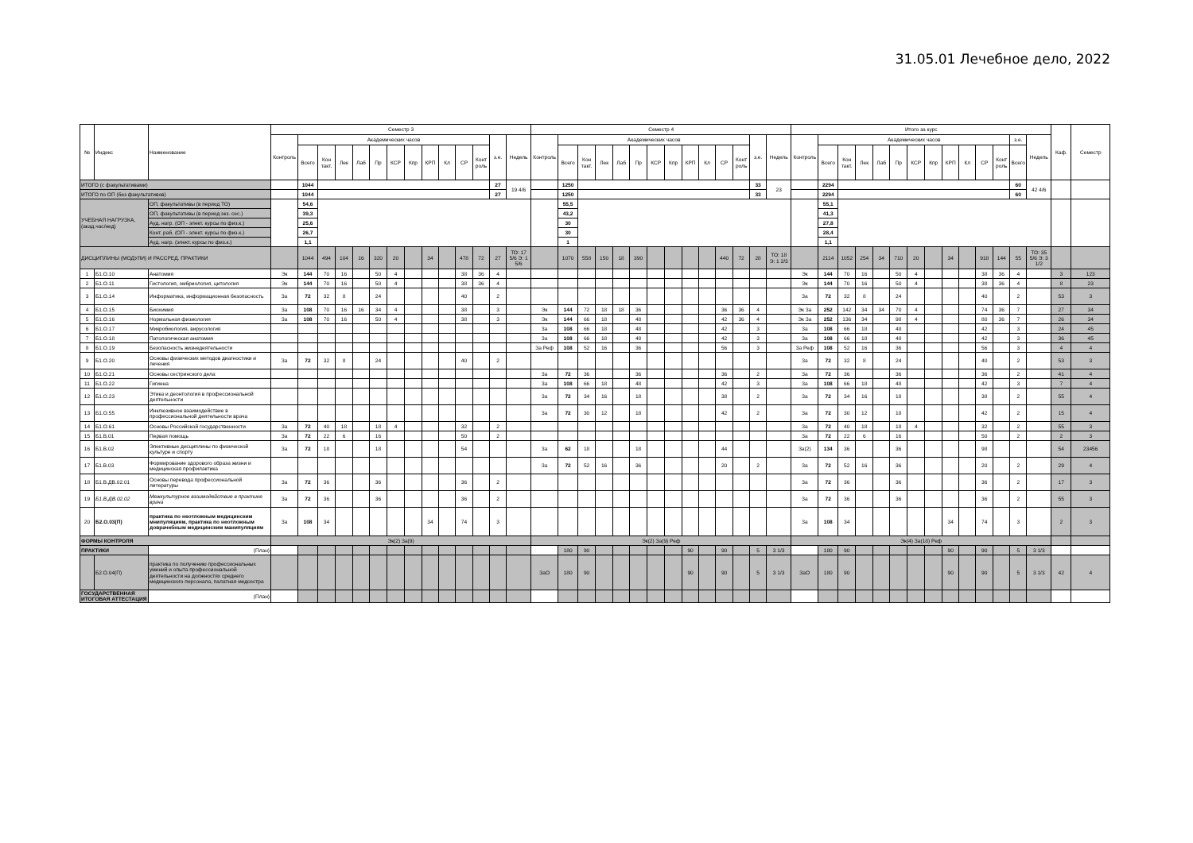31.05.01 Лечебное дело, 2022
| № | Индекс | Наименование | Семестр 3 | | | | | | | | | | | | | | Семестр 4 | | | | | | | | | | | | | | Итого за курс | | | | | | | | | | | | | | Каф. | Семестр |
| --- | --- | --- | --- | --- | --- | --- | --- | --- | --- | --- | --- | --- | --- | --- | --- | --- | --- | --- | --- | --- | --- | --- | --- | --- | --- | --- | --- | --- | --- | --- | --- | --- | --- | --- | --- | --- | --- | --- | --- | --- | --- | --- | --- | --- | --- | --- |
| | | | Контроль | Академических часов | | | | | | | | | | | з.е. | Недель | Контроль | Академических часов | | | | | | | | | | | з.е. | Недель | Контроль | Академических часов | | | | | | | | | | | з.е. | Недель | | |
| | | | | Всего | Кон такт. | Лек | Лаб | Пр | КСР | Кпр | КРП | Кл | СР | Конт роль | | | | Всего | Кон такт. | Лек | Лаб | Пр | КСР | Кпр | КРП | Кл | СР | Конт роль | | | | Всего | Кон такт. | Лек | Лаб | Пр | КСР | Кпр | КРП | Кл | СР | Конт роль | Всего | | | |
| ИТОГО (с факультативами) | | | | 1044 | | | | | | | | | | | 27 | 19 4/6 | | 1250 | | | | | | | | | | | 33 | 23 | | 2294 | | | | | | | | | | | 60 | 42 4/6 | | |
| ИТОГО по ОП (без факультативов) | | | | 1044 | | | | | | | | | | | 27 | | | 1250 | | | | | | | | | | | 33 | | | 2294 | | | | | | | | | | | 60 | | | |
| УЧЕБНАЯ НАГРУЗКА, (акад.час/нед) | | ОП, факультативы (в период ТО) | | 54,6 | | | | | | | | | | | | | | 55,5 | | | | | | | | | | | | | | 55,1 | | | | | | | | | | | | | | |
| | | ОП, факультативы (в период экз. сес.) | | 39,3 | | | | | | | | | | | | | | 43,2 | | | | | | | | | | | | | | 41,3 | | | | | | | | | | | | | | |
| | | Ауд. нагр. (ОП - элект. курсы по физ.к.) | | 25,6 | | | | | | | | | | | | | | 30 | | | | | | | | | | | | | | 27,8 | | | | | | | | | | | | | | |
| | | Конт. раб. (ОП - элект. курсы по физ.к.) | | 26,7 | | | | | | | | | | | | | | 30 | | | | | | | | | | | | | | 28,4 | | | | | | | | | | | | | | |
| | | Ауд. нагр. (элект. курсы по физ.к.) | | 1,1 | | | | | | | | | | | | | | 1 | | | | | | | | | | | | | | 1,1 | | | | | | | | | | | | | | |
| ДИСЦИПЛИНЫ (МОДУЛИ) И РАССРЕД. ПРАКТИКИ | | | | 1044 | 494 | 104 | 16 | 320 | 20 | | 34 | | 478 | 72 | 27 | ТО: 17 5/6 Э: 1 5/6 | | 1070 | 558 | 150 | 18 | 390 | | | | | 440 | 72 | 28 | ТО: 18 Э: 1 2/3 | | 2114 | 1052 | 254 | 34 | 710 | 20 | | 34 | | 918 | 144 | 55 | ТО: 35 5/6 Э: 3 1/2 | | |
| 1 | Б1.О.10 | Анатомия | Эк | 144 | 70 | 16 | | 50 | 4 | | | | 38 | 36 | 4 | | | | | | | | | | | | | | | | Эк | 144 | 70 | 16 | | 50 | 4 | | | | 38 | 36 | 4 | | 3 | 123 |
| 2 | Б1.О.11 | Гистология, эмбриология, цитология | Эк | 144 | 70 | 16 | | 50 | 4 | | | | 38 | 36 | 4 | | | | | | | | | | | | | | | | Эк | 144 | 70 | 16 | | 50 | 4 | | | | 38 | 36 | 4 | | 8 | 23 |
| 3 | Б1.О.14 | Информатика, информационная безопасность | За | 72 | 32 | 8 | | 24 | | | | | 40 | | 2 | | | | | | | | | | | | | | | | За | 72 | 32 | 8 | | 24 | | | | | 40 | | 2 | | 53 | 3 |
| 4 | Б1.О.15 | Биохимия | За | 108 | 70 | 16 | 16 | 34 | 4 | | | | 38 | | 3 | | Эк | 144 | 72 | 18 | 18 | 36 | | | | | 36 | 36 | 4 | | Эк За | 252 | 142 | 34 | 34 | 70 | 4 | | | | 74 | 36 | 7 | | 27 | 34 |
| 5 | Б1.О.16 | Нормальная физиология | За | 108 | 70 | 16 | | 50 | 4 | | | | 38 | | 3 | | Эк | 144 | 66 | 18 | | 48 | | | | | 42 | 36 | 4 | | Эк За | 252 | 136 | 34 | | 98 | 4 | | | | 80 | 36 | 7 | | 26 | 34 |
| 6 | Б1.О.17 | Микробиология, вирусология | | | | | | | | | | | | | | | За | 108 | 66 | 18 | | 48 | | | | | 42 | | 3 | | За | 108 | 66 | 18 | | 48 | | | | | 42 | | 3 | | 24 | 45 |
| 7 | Б1.О.18 | Патологическая анатомия | | | | | | | | | | | | | | | За | 108 | 66 | 18 | | 48 | | | | | 42 | | 3 | | За | 108 | 66 | 18 | | 48 | | | | | 42 | | 3 | | 36 | 45 |
| 8 | Б1.О.19 | Безопасность жизнедеятельности | | | | | | | | | | | | | | | За Реф | 108 | 52 | 16 | | 36 | | | | | 56 | | 3 | | За Реф | 108 | 52 | 16 | | 36 | | | | | 56 | | 3 | | 4 | 4 |
| 9 | Б1.О.20 | Основы физических методов диагностики и лечения | За | 72 | 32 | 8 | | 24 | | | | | 40 | | 2 | | | | | | | | | | | | | | | | За | 72 | 32 | 8 | | 24 | | | | | 40 | | 2 | | 53 | 3 |
| 10 | Б1.О.21 | Основы сестринского дела | | | | | | | | | | | | | | | За | 72 | 36 | | | 36 | | | | | 36 | | 2 | | За | 72 | 36 | | | 36 | | | | | 36 | | 2 | | 41 | 4 |
| 11 | Б1.О.22 | Гигиена | | | | | | | | | | | | | | | За | 108 | 66 | 18 | | 48 | | | | | 42 | | 3 | | За | 108 | 66 | 18 | | 48 | | | | | 42 | | 3 | | 7 | 4 |
| 12 | Б1.О.23 | Этика и деонтология в профессиональной деятельности | | | | | | | | | | | | | | | За | 72 | 34 | 16 | | 18 | | | | | 38 | | 2 | | За | 72 | 34 | 16 | | 18 | | | | | 38 | | 2 | | 55 | 4 |
| 13 | Б1.О.55 | Инклюзивное взаимодействие в профессиональной деятельности врача | | | | | | | | | | | | | | | За | 72 | 30 | 12 | | 18 | | | | | 42 | | 2 | | За | 72 | 30 | 12 | | 18 | | | | | 42 | | 2 | | 15 | 4 |
| 14 | Б1.О.61 | Основы Российской государственности | За | 72 | 40 | 18 | | 18 | 4 | | | | 32 | | 2 | | | | | | | | | | | | | | | | За | 72 | 40 | 18 | | 18 | 4 | | | | 32 | | 2 | | 55 | 3 |
| 15 | Б1.В.01 | Первая помощь | За | 72 | 22 | 6 | | 16 | | | | | 50 | | 2 | | | | | | | | | | | | | | | | За | 72 | 22 | 6 | | 16 | | | | | 50 | | 2 | | 2 | 3 |
| 16 | Б1.В.02 | Элективные дисциплины по физической культуре и спорту | За | 72 | 18 | | | 18 | | | | | 54 | | | | За | 62 | 18 | | | 18 | | | | | 44 | | | | За(2) | 134 | 36 | | | 36 | | | | | 98 | | | | 54 | 23456 |
| 17 | Б1.В.03 | Формирование здорового образа жизни и медицинская профилактика | | | | | | | | | | | | | | | За | 72 | 52 | 16 | | 36 | | | | | 20 | | 2 | | За | 72 | 52 | 16 | | 36 | | | | | 20 | | 2 | | 29 | 4 |
| 18 | Б1.В.ДВ.02.01 | Основы перевода профессиональной литературы | За | 72 | 36 | | | 36 | | | | | 36 | | 2 | | | | | | | | | | | | | | | | За | 72 | 36 | | | 36 | | | | | 36 | | 2 | | 17 | 3 |
| 19 | Б1.В.ДВ.02.02 | Межкультурное взаимодействие в практике врача | За | 72 | 36 | | | 36 | | | | | 36 | | 2 | | | | | | | | | | | | | | | | За | 72 | 36 | | | 36 | | | | | 36 | | 2 | | 55 | 3 |
| 20 | Б2.О.03(П) | практика по неотложным медицинским мнипуляциям, практика по неотложным доврачебным медицинским манипуляциям | За | 108 | 34 | | | | | | 34 | | 74 | | 3 | | | | | | | | | | | | | | | | За | 108 | 34 | | | | | | 34 | | 74 | | 3 | | 2 | 3 |
| ФОРМЫ КОНТРОЛЯ | | | Эк(2) За(9) | | | | | | | | | | | | | | Эк(2) За(9) Реф | | | | | | | | | | | | | | Эк(4) За(18) Реф | | | | | | | | | | | | | | | |
| ПРАКТИКИ | | (План) | | | | | | | | | | | | | | | | 180 | 90 | | | | | | 90 | | 90 | | 5 | 3 1/3 | | 180 | 90 | | | | | | 90 | | 90 | | 5 | 3 1/3 | | |
| | Б2.О.04(П) | практика по получению профессиональных умений и опыта профессиональной деятельности на должностях среднего медицинского персонала, палатная медсестра | | | | | | | | | | | | | | | ЗаО | 180 | 90 | | | | | | 90 | | 90 | | 5 | 3 1/3 | ЗаО | 180 | 90 | | | | | | 90 | | 90 | | 5 | 3 1/3 | 42 | 4 |
| ГОСУДАРСТВЕННАЯ ИТОГОВАЯ АТТЕСТАЦИЯ | | (План) | | | | | | | | | | | | | | | | | | | | | | | | | | | | | | | | | | | | | | | | | | | | |